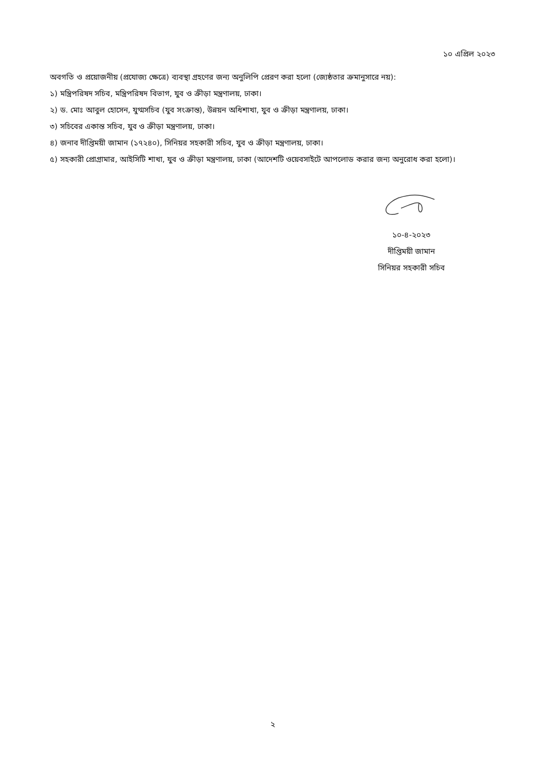১০ এপ্রিল ২০২৩
অবগতি ও প্রয়োজনীয় (প্রযোজ্য ক্ষেত্রে) ব্যবস্থা গ্রহণের জন্য অনুলিপি প্রেরণ করা হলো (জ্যেষ্ঠতার ক্রমানুসারে নয়):
১) মন্ত্রিপরিষদ সচিব, মন্ত্রিপরিষদ বিভাগ, যুব ও ক্রীড়া মন্ত্রণালয়, ঢাকা।
২) ড. মোঃ আবুল হোসেন, যুগ্মসচিব (যুব সংক্রান্ত), উন্নয়ন অধিশাখা, যুব ও ক্রীড়া মন্ত্রণালয়, ঢাকা।
৩) সচিবের একান্ত সচিব, যুব ও ক্রীড়া মন্ত্রণালয়, ঢাকা।
৪) জনাব দীপ্তিময়ী জামান (১৭২৪০), সিনিয়র সহকারী সচিব, যুব ও ক্রীড়া মন্ত্রণালয়, ঢাকা।
৫) সহকারী প্রোগ্রামার, আইসিটি শাখা, যুব ও ক্রীড়া মন্ত্রণালয়, ঢাকা (আদেশটি ওয়েবসাইটে আপলোড করার জন্য অনুরোধ করা হলো)।
১০-৪-২০২৩
দীপ্তিময়ী জামান
সিনিয়র সহকারী সচিব
২